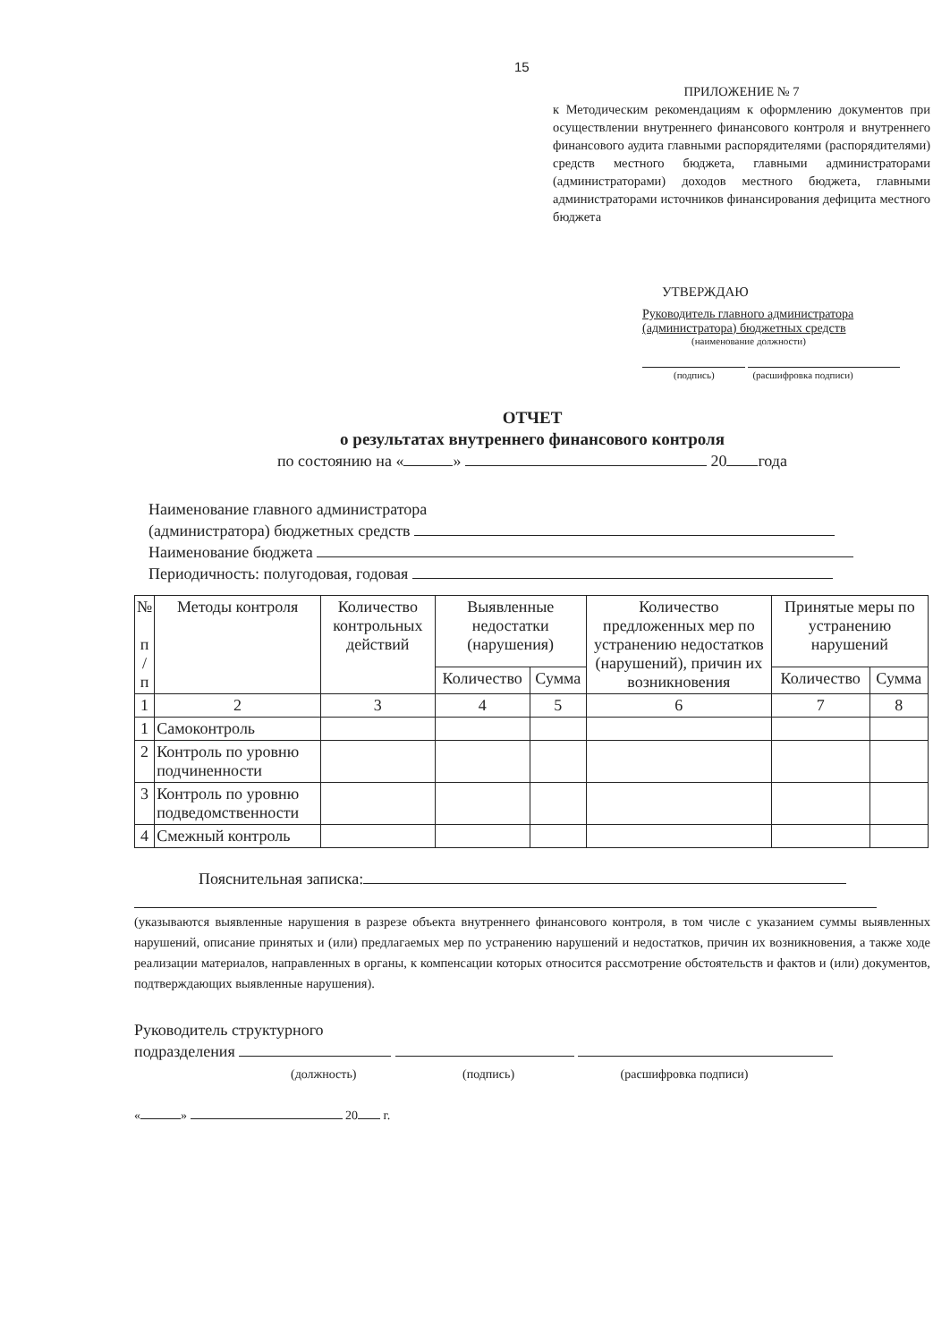15
ПРИЛОЖЕНИЕ № 7
к Методическим рекомендациям к оформлению документов при осуществлении внутреннего финансового контроля и внутреннего финансового аудита главными распорядителями (распорядителями) средств местного бюджета, главными администраторами (администраторами) доходов местного бюджета, главными администраторами источников финансирования дефицита местного бюджета
УТВЕРЖДАЮ
Руководитель главного администратора (администратора) бюджетных средств
(наименование должности)
(подпись) (расшифровка подписи)
ОТЧЕТ
о результатах внутреннего финансового контроля
по состоянию на « » 20 года
Наименование главного администратора
(администратора) бюджетных средств
Наименование бюджета
Периодичность: полугодовая, годовая
| № п / п | Методы контроля | Количество контрольных действий | Выявленные недостатки (нарушения) | | Количество предложенных мер по устранению недостатков (нарушений), причин их возникновения | Принятые меры по устранению нарушений | |
| --- | --- | --- | --- | --- | --- | --- | --- |
| | | | Количество | Сумма | | Количество | Сумма |
| 1 | 2 | 3 | 4 | 5 | 6 | 7 | 8 |
| 1 | Самоконтроль | | | | | | |
| 2 | Контроль по уровню подчиненности | | | | | | |
| 3 | Контроль по уровню подведомственности | | | | | | |
| 4 | Смежный контроль | | | | | | |
Пояснительная записка:
(указываются выявленные нарушения в разрезе объекта внутреннего финансового контроля, в том числе с указанием суммы выявленных нарушений, описание принятых и (или) предлагаемых мер по устранению нарушений и недостатков, причин их возникновения, а также ходе реализации материалов, направленных в органы, к компенсации которых относится рассмотрение обстоятельств и фактов и (или) документов, подтверждающих выявленные нарушения).
Руководитель структурного
подразделения
(должность) (подпись) (расшифровка подписи)
« » 20 г.